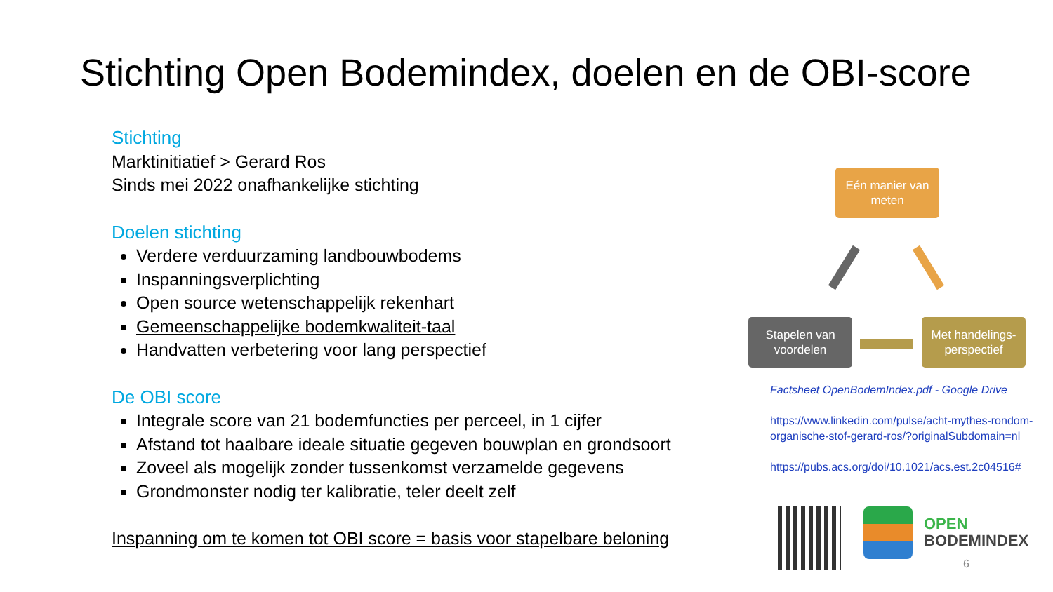Stichting Open Bodemindex, doelen en de OBI-score
Stichting
Marktinitiatief > Gerard Ros
Sinds mei 2022 onafhankelijke stichting
Doelen stichting
Verdere verduurzaming landbouwbodems
Inspanningsverplichting
Open source wetenschappelijk rekenhart
Gemeenschappelijke bodemkwaliteit-taal
Handvatten verbetering voor lang perspectief
De OBI score
Integrale score van 21 bodemfuncties per perceel, in 1 cijfer
Afstand tot haalbare ideale situatie gegeven bouwplan en grondsoort
Zoveel als mogelijk zonder tussenkomst verzamelde gegevens
Grondmonster nodig ter kalibratie, teler deelt zelf
Inspanning om te komen tot OBI score = basis voor stapelbare beloning
Eén manier van meten
Stapelen van voordelen
Met handelings-perspectief
Factsheet OpenBodemIndex.pdf - Google Drive
https://www.linkedin.com/pulse/acht-mythes-rondom-organische-stof-gerard-ros/?originalSubdomain=nl
https://pubs.acs.org/doi/10.1021/acs.est.2c04516#
OPEN
BODEMINDEX
6